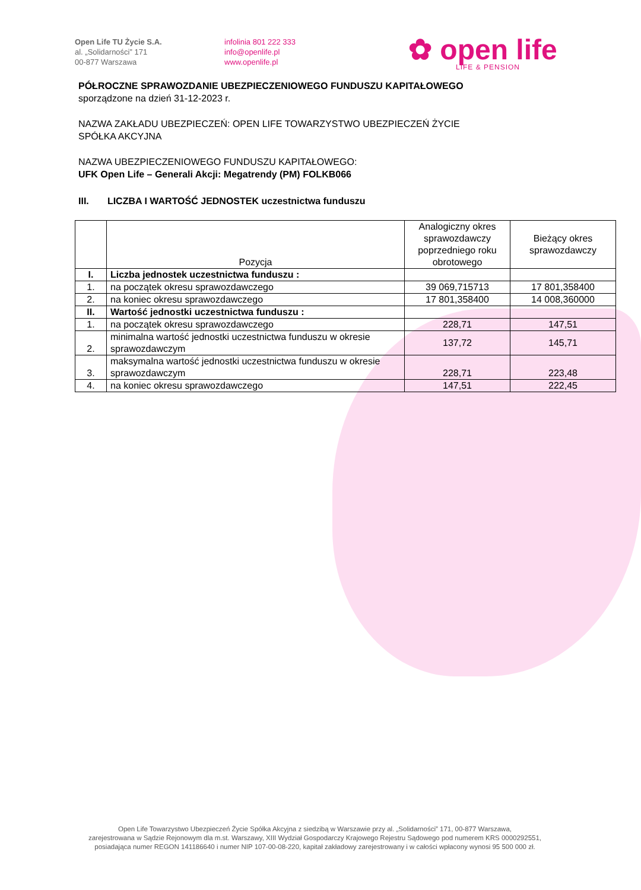Open Life TU Życie S.A.
al. „Solidarności” 171
00-877 Warszawa
infolinia 801 222 333
info@openlife.pl
www.openlife.pl
✿ open life
LIFE & PENSION
PÓŁROCZNE SPRAWOZDANIE UBEZPIECZENIOWEGO FUNDUSZU KAPITAŁOWEGO
sporządzone na dzień 31-12-2023 r.
NAZWA ZAKŁADU UBEZPIECZEŃ: OPEN LIFE TOWARZYSTWO UBEZPIECZEŃ ŻYCIE
SPÓŁKA AKCYJNA
NAZWA UBEZPIECZENIOWEGO FUNDUSZU KAPITAŁOWEGO:
UFK Open Life – Generali Akcji: Megatrendy (PM) FOLKB066
III. LICZBA I WARTOŚĆ JEDNOSTEK uczestnictwa funduszu
| | Pozycja | Analogiczny okres sprawozdawczy poprzedniego roku obrotowego | Bieżący okres sprawozdawczy |
| --- | --- | --- | --- |
| I. | Liczba jednostek uczestnictwa funduszu : | | |
| 1. | na początek okresu sprawozdawczego | 39 069,715713 | 17 801,358400 |
| 2. | na koniec okresu sprawozdawczego | 17 801,358400 | 14 008,360000 |
| II. | Wartość jednostki uczestnictwa funduszu : | | |
| 1. | na początek okresu sprawozdawczego | 228,71 | 147,51 |
| 2. | minimalna wartość jednostki uczestnictwa funduszu w okresie sprawozdawczym | 137,72 | 145,71 |
| 3. | maksymalna wartość jednostki uczestnictwa funduszu w okresie sprawozdawczym | 228,71 | 223,48 |
| 4. | na koniec okresu sprawozdawczego | 147,51 | 222,45 |
Open Life Towarzystwo Ubezpieczeń Życie Spółka Akcyjna z siedzibą w Warszawie przy al. „Solidarności” 171, 00-877 Warszawa,
zarejestrowana w Sądzie Rejonowym dla m.st. Warszawy, XIII Wydział Gospodarczy Krajowego Rejestru Sądowego pod numerem KRS 0000292551,
posiadająca numer REGON 141186640 i numer NIP 107-00-08-220, kapitał zakładowy zarejestrowany i w całości wpłacony wynosi 95 500 000 zł.